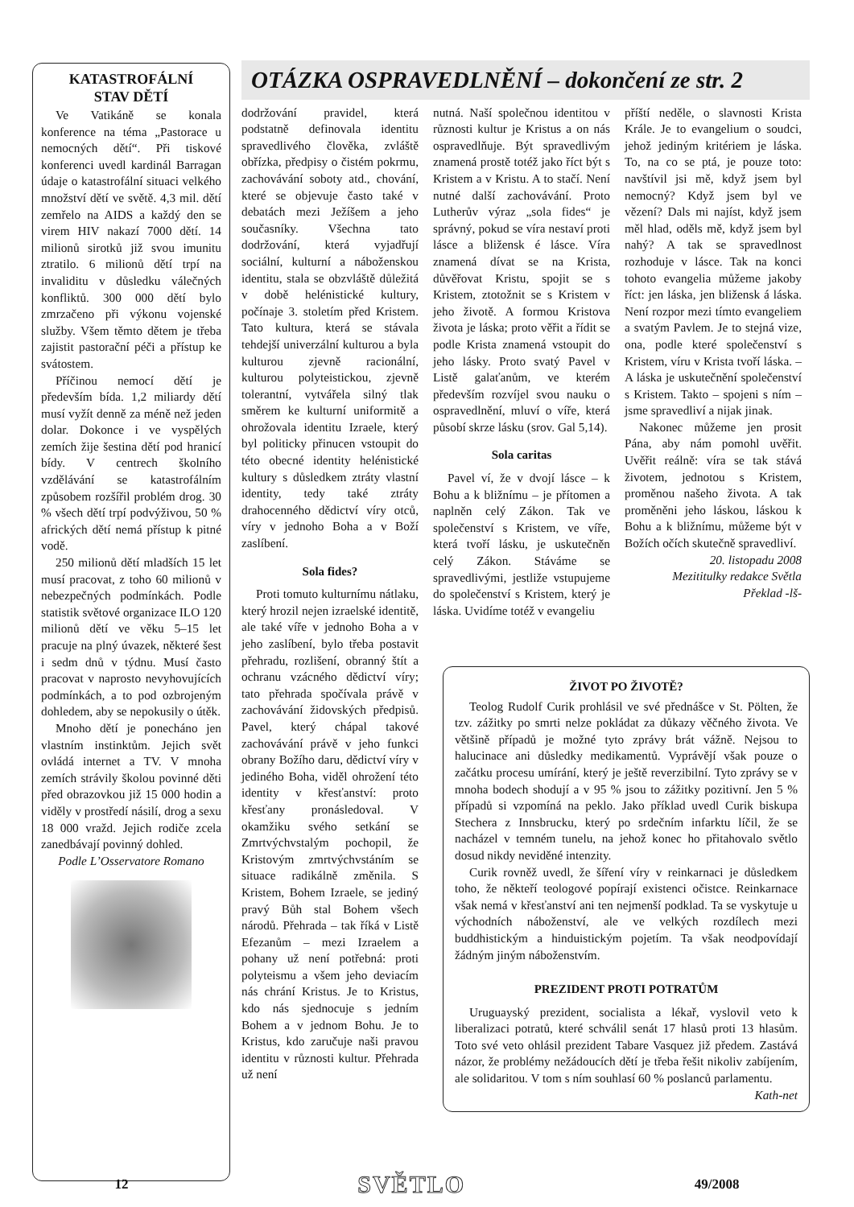KATASTROFÁLNÍ
STAV DĚTÍ
Ve Vatikáně se konala konference na téma „Pastorace u nemocných dětí“. Při tiskové konferenci uvedl kardinál Barragan údaje o katastrofální situaci velkého množství dětí ve světě. 4,3 mil. dětí zemřelo na AIDS a každý den se virem HIV nakazí 7000 dětí. 14 milionů sirotků již svou imunitu ztratilo. 6 milionů dětí trpí na invaliditu v důsledku válečných konfliktů. 300 000 dětí bylo zmrzačeno při výkonu vojenské služby. Všem těmto dětem je třeba zajistit pastorační péči a přístup ke svátostem.
Příčinou nemocí dětí je především bída. 1,2 miliardy dětí musí vyžít denně za méně než jeden dolar. Dokonce i ve vyspělých zemích žije šestina dětí pod hranicí bídy. V centrech školního vzdělávání se katastrofálním způsobem rozšířil problém drog. 30 % všech dětí trpí podvýživou, 50 % afrických dětí nemá přístup k pitné vodě.
250 milionů dětí mladších 15 let musí pracovat, z toho 60 milionů v nebezpečných podmínkách. Podle statistik světové organizace ILO 120 milionů dětí ve věku 5–15 let pracuje na plný úvazek, některé šest i sedm dnů v týdnu. Musí často pracovat v naprosto nevyhovujících podmínkách, a to pod ozbrojeným dohledem, aby se nepokusily o útěk.
Mnoho dětí je ponecháno jen vlastním instinktům. Jejich svět ovládá internet a TV. V mnoha zemích strávily školou povinné děti před obrazovkou již 15 000 hodin a viděly v prostředí násilí, drog a sexu 18 000 vražd. Jejich rodiče zcela zanedbávají povinný dohled.
Podle L’Osservatore Romano
OTÁZKA OSPRAVEDLNĚNÍ – dokončení ze str. 2
dodržování pravidel, která podstatně definovala identitu spravedlivého člověka, zvláště obřízka, předpisy o čistém pokrmu, zachovávání soboty atd., chování, které se objevuje často také v debatách mezi Ježíšem a jeho současníky. Všechna tato dodržování, která vyjadřují sociální, kulturní a náboženskou identitu, stala se obzvláště důležitá v době helénistické kultury, počínaje 3. stoletím před Kristem. Tato kultura, která se stávala tehdejší univerzální kulturou a byla kulturou zjevně racionální, kulturou polyteistickou, zjevně tolerantní, vytvářela silný tlak směrem ke kulturní uniformitě a ohrožovala identitu Izraele, který byl politicky přinucen vstoupit do této obecné identity helénistické kultury s důsledkem ztráty vlastní identity, tedy také ztráty drahocenného dědictví víry otců, víry v jednoho Boha a v Boží zaslíbení.
Sola fides?
Proti tomuto kulturnímu nátlaku, který hrozil nejen izraelské identitě, ale také víře v jednoho Boha a v jeho zaslíbení, bylo třeba postavit přehradu, rozlišení, obranný štít a ochranu vzácného dědictví víry; tato přehrada spočívala právě v zachovávání židovských předpisů. Pavel, který chápal takové zachovávání právě v jeho funkci obrany Božího daru, dědictví víry v jediného Boha, viděl ohrožení této identity v křesťanství: proto křesťany pronásledoval. V okamžiku svého setkání se Zmrtvýchvstalým pochopil, že Kristovým zmrtvýchvstáním se situace radikálně změnila. S Kristem, Bohem Izraele, se jediný pravý Bůh stal Bohem všech národů. Přehrada – tak říká v Listě Efezanům – mezi Izraelem a pohany už není potřebná: proti polyteismu a všem jeho deviacím nás chrání Kristus. Je to Kristus, kdo nás sjednocuje s jedním Bohem a v jednom Bohu. Je to Kristus, kdo zaručuje naši pravou identitu v různosti kultur. Přehrada už není
nutná. Naší společnou identitou v různosti kultur je Kristus a on nás ospravedlňuje. Být spravedlivým znamená prostě totéž jako říct být s Kristem a v Kristu. A to stačí. Není nutné další zachovávání. Proto Lutherův výraz „sola fides“ je správný, pokud se víra nestaví proti lásce a bližensk é lásce. Víra znamená dívat se na Krista, důvěřovat Kristu, spojit se s Kristem, ztotožnit se s Kristem v jeho životě. A formou Kristova života je láska; proto věřit a řídit se podle Krista znamená vstoupit do jeho lásky. Proto svatý Pavel v Listě galaťanům, ve kterém především rozvíjel svou nauku o ospravedlnění, mluví o víře, která působí skrze lásku (srov. Gal 5,14).
Sola caritas
Pavel ví, že v dvojí lásce – k Bohu a k bližnímu – je přítomen a naplněn celý Zákon. Tak ve společenství s Kristem, ve víře, která tvoří lásku, je uskutečněn celý Zákon. Stáváme se spravedlivými, jestliže vstupujeme do společenství s Kristem, který je láska. Uvidíme totéž v evangeliu
příští neděle, o slavnosti Krista Krále. Je to evangelium o soudci, jehož jediným kritériem je láska. To, na co se ptá, je pouze toto: navštívil jsi mě, když jsem byl nemocný? Když jsem byl ve vězení? Dals mi najíst, když jsem měl hlad, oděls mě, když jsem byl nahý? A tak se spravedlnost rozhoduje v lásce. Tak na konci tohoto evangelia můžeme jakoby říct: jen láska, jen bližensk á láska. Není rozpor mezi tímto evangeliem a svatým Pavlem. Je to stejná vize, ona, podle které společenství s Kristem, víru v Krista tvoří láska. – A láska je uskutečnění společenství s Kristem. Takto – spojeni s ním – jsme spravedliví a nijak jinak.
Nakonec můžeme jen prosit Pána, aby nám pomohl uvěřit. Uvěřit reálně: víra se tak stává životem, jednotou s Kristem, proměnou našeho života. A tak proměněni jeho láskou, láskou k Bohu a k bližnímu, můžeme být v Božích očích skutečně spravedliví.
20. listopadu 2008
Mezititulky redakce Světla
Překlad -lš-
ŽIVOT PO ŽIVOTĚ?
Teolog Rudolf Curik prohlásil ve své přednášce v St. Pölten, že tzv. zážitky po smrti nelze pokládat za důkazy věčného života. Ve většině případů je možné tyto zprávy brát vážně. Nejsou to halucinace ani důsledky medikamentů. Vyprávějí však pouze o začátku procesu umírání, který je ještě reverzibilní. Tyto zprávy se v mnoha bodech shodují a v 95 % jsou to zážitky pozitivní. Jen 5 % případů si vzpomíná na peklo. Jako příklad uvedl Curik biskupa Stechera z Innsbrucku, který po srdečním infarktu líčil, že se nacházel v temném tunelu, na jehož konec ho přitahovalo světlo dosud nikdy neviděné intenzity.
Curik rovněž uvedl, že šíření víry v reinkarnaci je důsledkem toho, že někteří teologové popírají existenci očistce. Reinkarnace však nemá v křesťanství ani ten nejmenší podklad. Ta se vyskytuje u východních náboženství, ale ve velkých rozdílech mezi buddhistickým a hinduistickým pojetím. Ta však neodpovídají žádným jiným náboženstvím.
PREZIDENT PROTI POTRATŮM
Uruguayský prezident, socialista a lékař, vyslovil veto k liberalizaci potratů, které schválil senát 17 hlasů proti 13 hlasům. Toto své veto ohlásil prezident Tabare Vasquez již předem. Zastává názor, že problémy nežádoucích dětí je třeba řešit nikoliv zabíjením, ale solidaritou. V tom s ním souhlasí 60 % poslanců parlamentu. Kath-net
12 SVĚTLO 49/2008